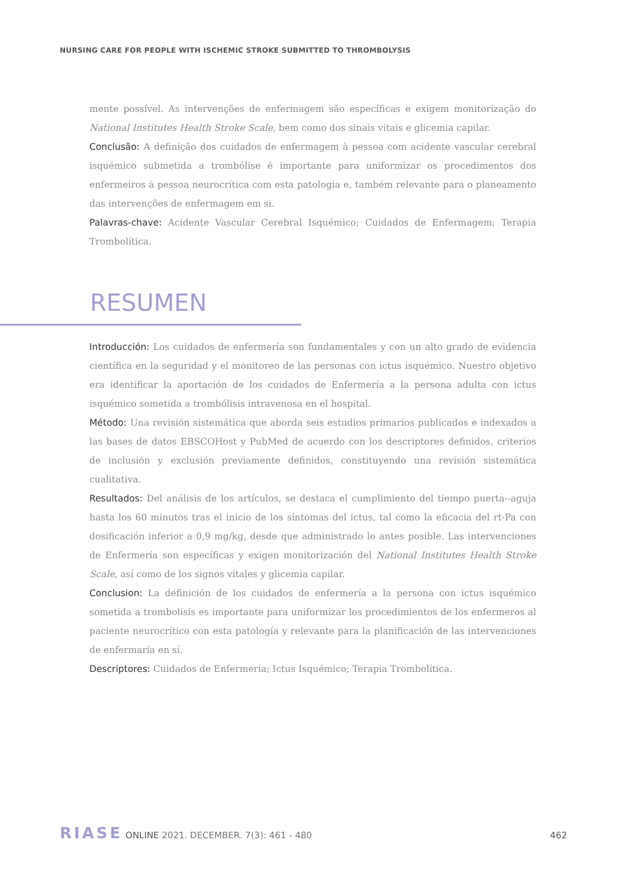NURSING CARE FOR PEOPLE WITH ISCHEMIC STROKE SUBMITTED TO THROMBOLYSIS
mente possível. As intervenções de enfermagem são específicas e exigem monitorização do National Institutes Health Stroke Scale, bem como dos sinais vitais e glicemia capilar.
Conclusão: A definição dos cuidados de enfermagem à pessoa com acidente vascular cerebral isquémico submetida a trombólise é importante para uniformizar os procedimentos dos enfermeiros à pessoa neurocrítica com esta patologia e, também relevante para o planeamento das intervenções de enfermagem em si.
Palavras-chave: Acidente Vascular Cerebral Isquémico; Cuidados de Enfermagem; Terapia Trombolítica.
RESUMEN
Introducción: Los cuidados de enfermería son fundamentales y con un alto grado de evidencia científica en la seguridad y el monitoreo de las personas con ictus isquémico. Nuestro objetivo era identificar la aportación de los cuidados de Enfermería a la persona adulta con ictus isquémico sometida a trombólisis intravenosa en el hospital.
Método: Una revisión sistemática que aborda seis estudios primarios publicados e indexados a las bases de datos EBSCOHost y PubMed de acuerdo con los descriptores definidos, criterios de inclusión y exclusión previamente definidos, constituyendo una revisión sistemática cualitativa.
Resultados: Del análisis de los artículos, se destaca el cumplimiento del tiempo puerta--aguja hasta los 60 minutos tras el inicio de los síntomas del ictus, tal como la eficacia del rt-Pa con dosificación inferior a 0,9 mg/kg, desde que administrado lo antes posible. Las intervenciones de Enfermería son específicas y exigen monitorización del National Institutes Health Stroke Scale, así como de los signos vitales y glicemia capilar.
Conclusion: La definición de los cuidados de enfermería a la persona con ictus isquémico sometida a trombolisis es importante para uniformizar los procedimientos de los enfermeros al paciente neurocrítico con esta patología y relevante para la planificación de las intervenciones de enfermaría en sí.
Descriptores: Cuidados de Enfermería; Ictus Isquémico; Terapia Trombolítica.
RIASE ONLINE 2021. DECEMBER. 7(3): 461 - 480 462